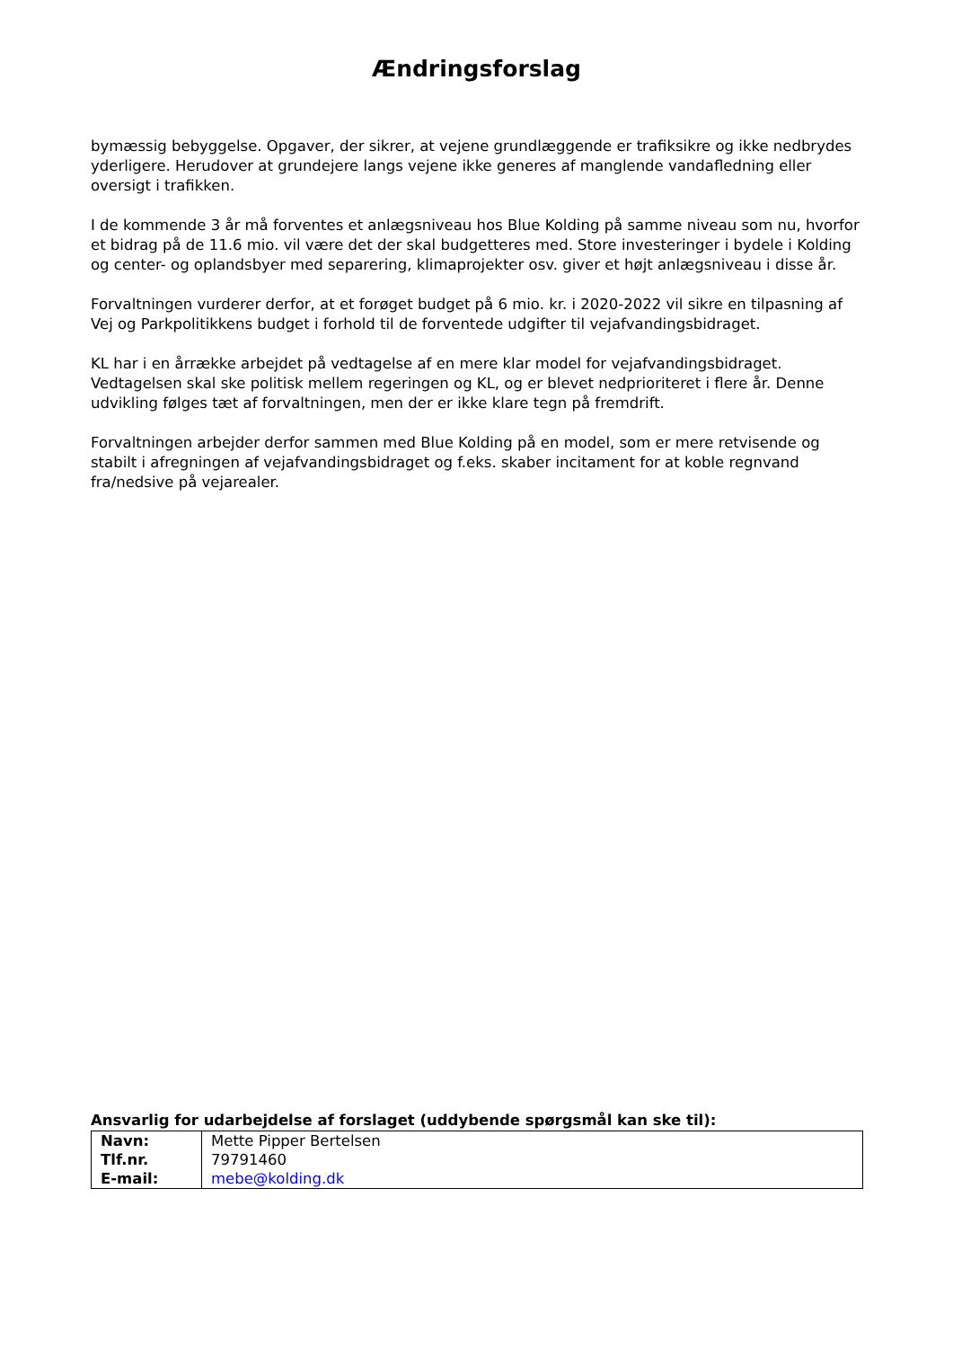Ændringsforslag
bymæssig bebyggelse. Opgaver, der sikrer, at vejene grundlæggende er trafiksikre og ikke nedbrydes yderligere. Herudover at grundejere langs vejene ikke generes af manglende vandafledning eller oversigt i trafikken.
I de kommende 3 år må forventes et anlægsniveau hos Blue Kolding på samme niveau som nu, hvorfor et bidrag på de 11.6 mio. vil være det der skal budgetteres med. Store investeringer i bydele i Kolding og center- og oplandsbyer med separering, klimaprojekter osv. giver et højt anlægsniveau i disse år.
Forvaltningen vurderer derfor, at et forøget budget på 6 mio. kr. i 2020-2022 vil sikre en tilpasning af Vej og Parkpolitikkens budget i forhold til de forventede udgifter til vejafvandingsbidraget.
KL har i en årrække arbejdet på vedtagelse af en mere klar model for vejafvandingsbidraget. Vedtagelsen skal ske politisk mellem regeringen og KL, og er blevet nedprioriteret i flere år. Denne udvikling følges tæt af forvaltningen, men der er ikke klare tegn på fremdrift.
Forvaltningen arbejder derfor sammen med Blue Kolding på en model, som er mere retvisende og stabilt i afregningen af vejafvandingsbidraget og f.eks. skaber incitament for at koble regnvand fra/nedsive på vejarealer.
Ansvarlig for udarbejdelse af forslaget (uddybende spørgsmål kan ske til):
| Navn: Tlf.nr. E-mail: | Mette Pipper Bertelsen 79791460 mebe@kolding.dk |